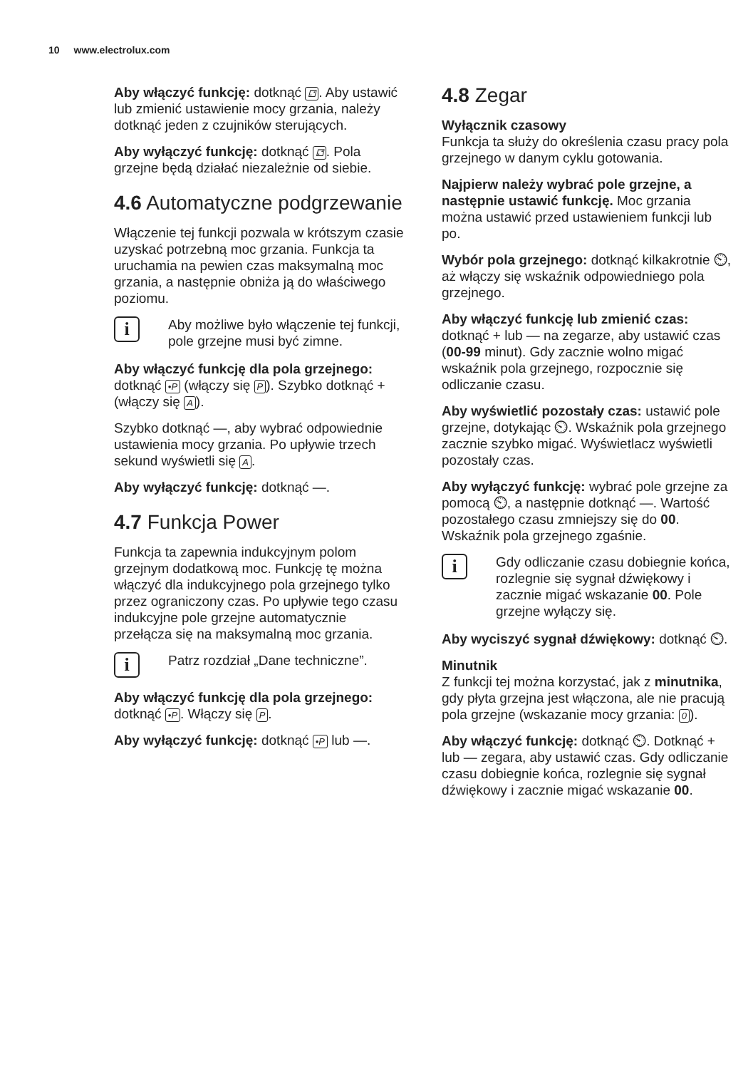10 www.electrolux.com
Aby włączyć funkcję: dotknąć ⚁. Aby ustawić lub zmienić ustawienie mocy grzania, należy dotknąć jeden z czujników sterujących.
Aby wyłączyć funkcję: dotknąć ⚁. Pola grzejne będą działać niezależnie od siebie.
4.6 Automatyczne podgrzewanie
Włączenie tej funkcji pozwala w krótszym czasie uzyskać potrzebną moc grzania. Funkcja ta uruchamia na pewien czas maksymalną moc grzania, a następnie obniża ją do właściwego poziomu.
i
Aby możliwe było włączenie tej funkcji, pole grzejne musi być zimne.
Aby włączyć funkcję dla pola grzejnego: dotknąć •P (włączy się P). Szybko dotknąć + (włączy się A).
Szybko dotknąć —, aby wybrać odpowiednie ustawienia mocy grzania. Po upływie trzech sekund wyświetli się A.
Aby wyłączyć funkcję: dotknąć —.
4.7 Funkcja Power
Funkcja ta zapewnia indukcyjnym polom grzejnym dodatkową moc. Funkcję tę można włączyć dla indukcyjnego pola grzejnego tylko przez ograniczony czas. Po upływie tego czasu indukcyjne pole grzejne automatycznie przełącza się na maksymalną moc grzania.
i
Patrz rozdział „Dane techniczne”.
Aby włączyć funkcję dla pola grzejnego: dotknąć •P. Włączy się P.
Aby wyłączyć funkcję: dotknąć •P lub —.
4.8 Zegar
Wyłącznik czasowy
Funkcja ta służy do określenia czasu pracy pola grzejnego w danym cyklu gotowania.
Najpierw należy wybrać pole grzejne, a następnie ustawić funkcję. Moc grzania można ustawić przed ustawieniem funkcji lub po.
Wybór pola grzejnego: dotknąć kilkakrotnie ⏲, aż włączy się wskaźnik odpowiedniego pola grzejnego.
Aby włączyć funkcję lub zmienić czas: dotknąć + lub — na zegarze, aby ustawić czas (00-99 minut). Gdy zacznie wolno migać wskaźnik pola grzejnego, rozpocznie się odliczanie czasu.
Aby wyświetlić pozostały czas: ustawić pole grzejne, dotykając ⏲. Wskaźnik pola grzejnego zacznie szybko migać. Wyświetlacz wyświetli pozostały czas.
Aby wyłączyć funkcję: wybrać pole grzejne za pomocą ⏲, a następnie dotknąć —. Wartość pozostałego czasu zmniejszy się do 00. Wskaźnik pola grzejnego zgaśnie.
i
Gdy odliczanie czasu dobiegnie końca, rozlegnie się sygnał dźwiękowy i zacznie migać wskazanie 00. Pole grzejne wyłączy się.
Aby wyciszyć sygnał dźwiękowy: dotknąć ⏲.
Minutnik
Z funkcji tej można korzystać, jak z minutnika, gdy płyta grzejna jest włączona, ale nie pracują pola grzejne (wskazanie mocy grzania: 0).
Aby włączyć funkcję: dotknąć ⏲. Dotknąć + lub — zegara, aby ustawić czas. Gdy odliczanie czasu dobiegnie końca, rozlegnie się sygnał dźwiękowy i zacznie migać wskazanie 00.